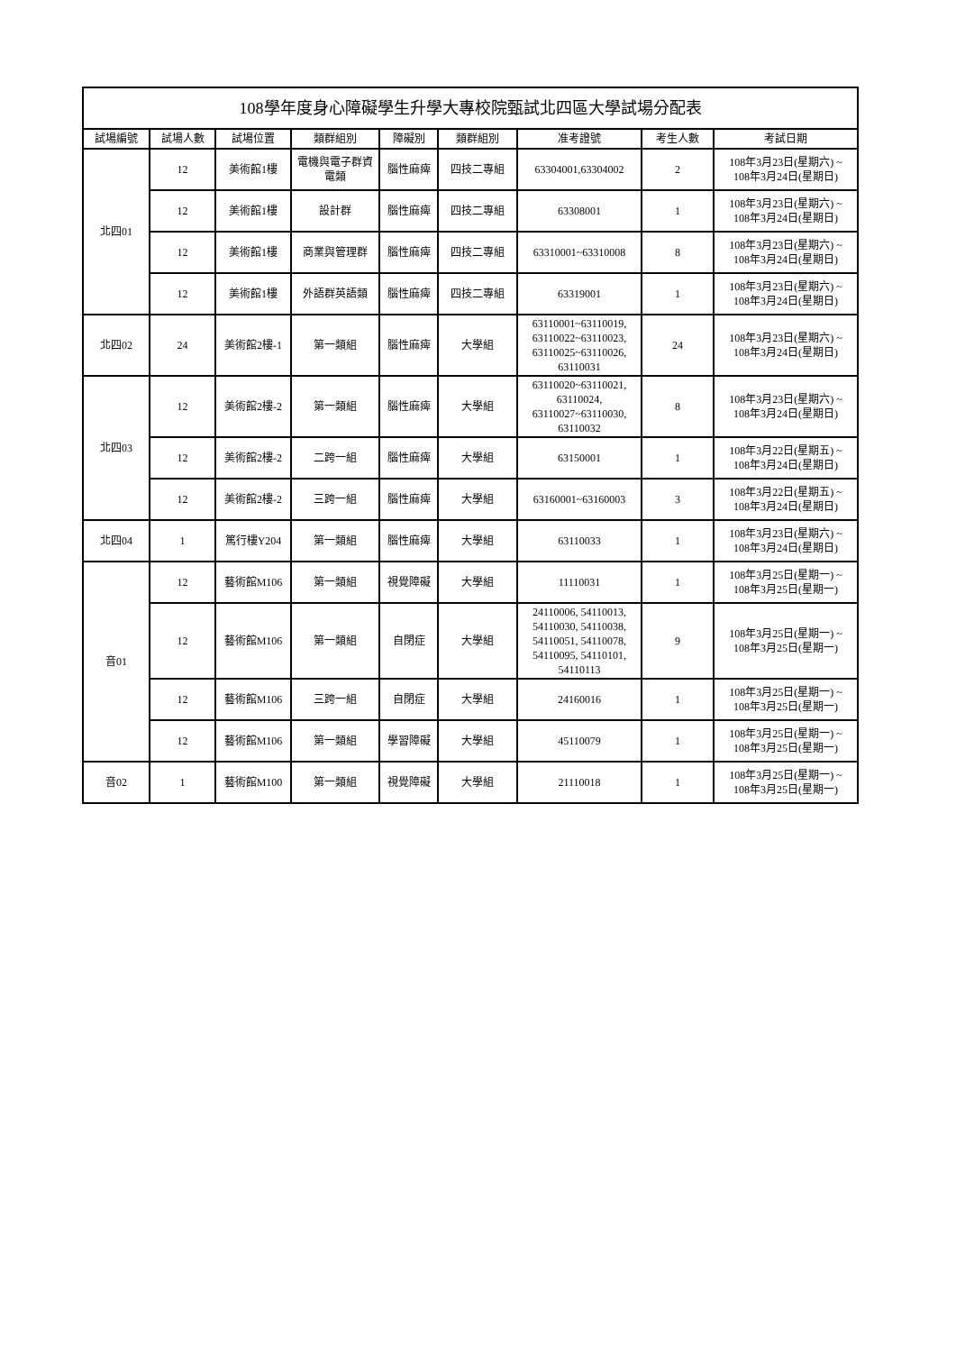| 108學年度身心障礙學生升學大專校院甄試北四區大學試場分配表 | | | | | | | | |
| --- | --- | --- | --- | --- | --- | --- | --- | --- |
| 試場編號 | 試場人數 | 試場位置 | 類群組別 | 障礙別 | 類群組別 | 准考證號 | 考生人數 | 考試日期 |
| 北四01 | 12 | 美術館1樓 | 電機與電子群資電類 | 腦性麻痺 | 四技二專組 | 63304001,63304002 | 2 | 108年3月23日(星期六) ~ 108年3月24日(星期日) |
| | 12 | 美術館1樓 | 設計群 | 腦性麻痺 | 四技二專組 | 63308001 | 1 | 108年3月23日(星期六) ~ 108年3月24日(星期日) |
| | 12 | 美術館1樓 | 商業與管理群 | 腦性麻痺 | 四技二專組 | 63310001~63310008 | 8 | 108年3月23日(星期六) ~ 108年3月24日(星期日) |
| | 12 | 美術館1樓 | 外語群英語類 | 腦性麻痺 | 四技二專組 | 63319001 | 1 | 108年3月23日(星期六) ~ 108年3月24日(星期日) |
| 北四02 | 24 | 美術館2樓-1 | 第一類組 | 腦性麻痺 | 大學組 | 63110001~63110019, 63110022~63110023, 63110025~63110026, 63110031 | 24 | 108年3月23日(星期六) ~ 108年3月24日(星期日) |
| 北四03 | 12 | 美術館2樓-2 | 第一類組 | 腦性麻痺 | 大學組 | 63110020~63110021, 63110024, 63110027~63110030, 63110032 | 8 | 108年3月23日(星期六) ~ 108年3月24日(星期日) |
| | 12 | 美術館2樓-2 | 二跨一組 | 腦性麻痺 | 大學組 | 63150001 | 1 | 108年3月22日(星期五) ~ 108年3月24日(星期日) |
| | 12 | 美術館2樓-2 | 三跨一組 | 腦性麻痺 | 大學組 | 63160001~63160003 | 3 | 108年3月22日(星期五) ~ 108年3月24日(星期日) |
| 北四04 | 1 | 篤行樓Y204 | 第一類組 | 腦性麻痺 | 大學組 | 63110033 | 1 | 108年3月23日(星期六) ~ 108年3月24日(星期日) |
| 音01 | 12 | 藝術館M106 | 第一類組 | 視覺障礙 | 大學組 | 11110031 | 1 | 108年3月25日(星期一) ~ 108年3月25日(星期一) |
| | 12 | 藝術館M106 | 第一類組 | 自閉症 | 大學組 | 24110006, 54110013, 54110030, 54110038, 54110051, 54110078, 54110095, 54110101, 54110113 | 9 | 108年3月25日(星期一) ~ 108年3月25日(星期一) |
| | 12 | 藝術館M106 | 三跨一組 | 自閉症 | 大學組 | 24160016 | 1 | 108年3月25日(星期一) ~ 108年3月25日(星期一) |
| | 12 | 藝術館M106 | 第一類組 | 學習障礙 | 大學組 | 45110079 | 1 | 108年3月25日(星期一) ~ 108年3月25日(星期一) |
| 音02 | 1 | 藝術館M100 | 第一類組 | 視覺障礙 | 大學組 | 21110018 | 1 | 108年3月25日(星期一) ~ 108年3月25日(星期一) |